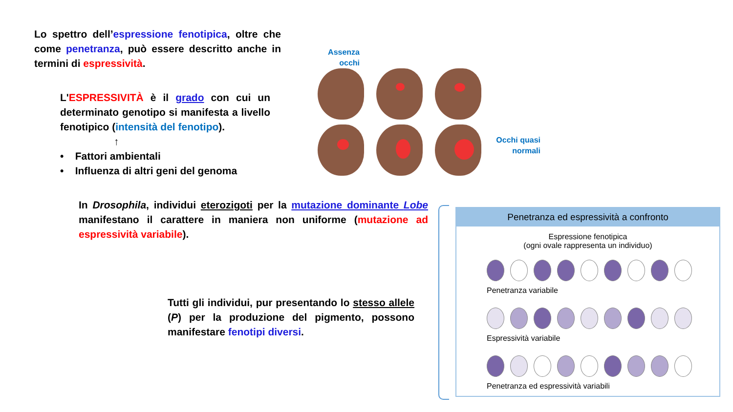Lo spettro dell’espressione fenotipica, oltre che come penetranza, può essere descritto anche in termini di espressività.
L'ESPRESSIVITÀ è il grado con cui un determinato genotipo si manifesta a livello fenotipico (intensità del fenotipo).
↑
• Fattori ambientali
• Influenza di altri geni del genoma
Assenza
occhi
Occhi quasi
normali
In Drosophila, individui eterozigoti per la mutazione dominante Lobe manifestano il carattere in maniera non uniforme (mutazione ad espressività variabile).
Tutti gli individui, pur presentando lo stesso allele (P) per la produzione del pigmento, possono manifestare fenotipi diversi.
Penetranza ed espressività a confronto
Espressione fenotipica
(ogni ovale rappresenta un individuo)
Penetranza variabile
Espressività variabile
Penetranza ed espressività variabili